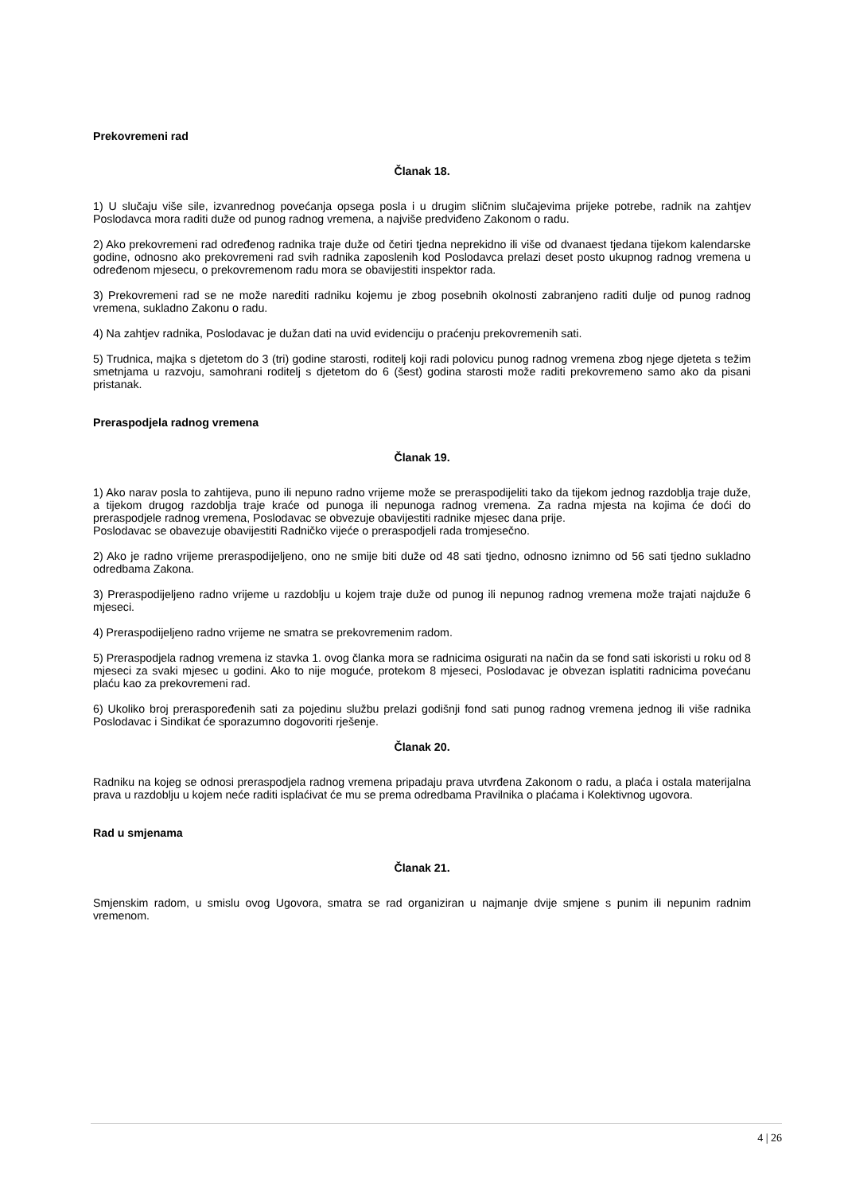Prekovremeni rad
Članak 18.
1) U slučaju više sile, izvanrednog povećanja opsega posla i u drugim sličnim slučajevima prijeke potrebe, radnik na zahtjev Poslodavca mora raditi duže od punog radnog vremena, a najviše predviđeno Zakonom o radu.
2) Ako prekovremeni rad određenog radnika traje duže od četiri tjedna neprekidno ili više od dvanaest tjedana tijekom kalendarske godine, odnosno ako prekovremeni rad svih radnika zaposlenih kod Poslodavca prelazi deset posto ukupnog radnog vremena u određenom mjesecu, o prekovremenom radu mora se obavijestiti inspektor rada.
3) Prekovremeni rad se ne može narediti radniku kojemu je zbog posebnih okolnosti zabranjeno raditi dulje od punog radnog vremena, sukladno Zakonu o radu.
4) Na zahtjev radnika, Poslodavac je dužan dati na uvid evidenciju o praćenju prekovremenih sati.
5) Trudnica, majka s djetetom do 3 (tri) godine starosti, roditelj koji radi polovicu punog radnog vremena zbog njege djeteta s težim smetnjama u razvoju, samohrani roditelj s djetetom do 6 (šest) godina starosti može raditi prekovremeno samo ako da pisani pristanak.
Preraspodjela radnog vremena
Članak 19.
1) Ako narav posla to zahtijeva, puno ili nepuno radno vrijeme može se preraspodijeliti tako da tijekom jednog razdoblja traje duže, a tijekom drugog razdoblja traje kraće od punoga ili nepunoga radnog vremena. Za radna mjesta na kojima će doći do preraspodjele radnog vremena, Poslodavac se obvezuje obavijestiti radnike mjesec dana prije.
Poslodavac se obavezuje obavijestiti Radničko vijeće o preraspodjeli rada tromjesečno.
2) Ako je radno vrijeme preraspodijeljeno, ono ne smije biti duže od 48 sati tjedno, odnosno iznimno od 56 sati tjedno sukladno odredbama Zakona.
3) Preraspodijeljeno radno vrijeme u razdoblju u kojem traje duže od punog ili nepunog radnog vremena može trajati najduže 6 mjeseci.
4) Preraspodijeljeno radno vrijeme ne smatra se prekovremenim radom.
5) Preraspodjela radnog vremena iz stavka 1. ovog članka mora se radnicima osigurati na način da se fond sati iskoristi u roku od 8 mjeseci za svaki mjesec u godini. Ako to nije moguće, protekom 8 mjeseci, Poslodavac je obvezan isplatiti radnicima povećanu plaću kao za prekovremeni rad.
6) Ukoliko broj preraspoređenih sati za pojedinu službu prelazi godišnji fond sati punog radnog vremena jednog ili više radnika Poslodavac i Sindikat će sporazumno dogovoriti rješenje.
Članak 20.
Radniku na kojeg se odnosi preraspodjela radnog vremena pripadaju prava utvrđena Zakonom o radu, a plaća i ostala materijalna prava u razdoblju u kojem neće raditi isplaćivat će mu se prema odredbama Pravilnika o plaćama i Kolektivnog ugovora.
Rad u smjenama
Članak 21.
Smjenskim radom, u smislu ovog Ugovora, smatra se rad organiziran u najmanje dvije smjene s punim ili nepunim radnim vremenom.
4 | 26